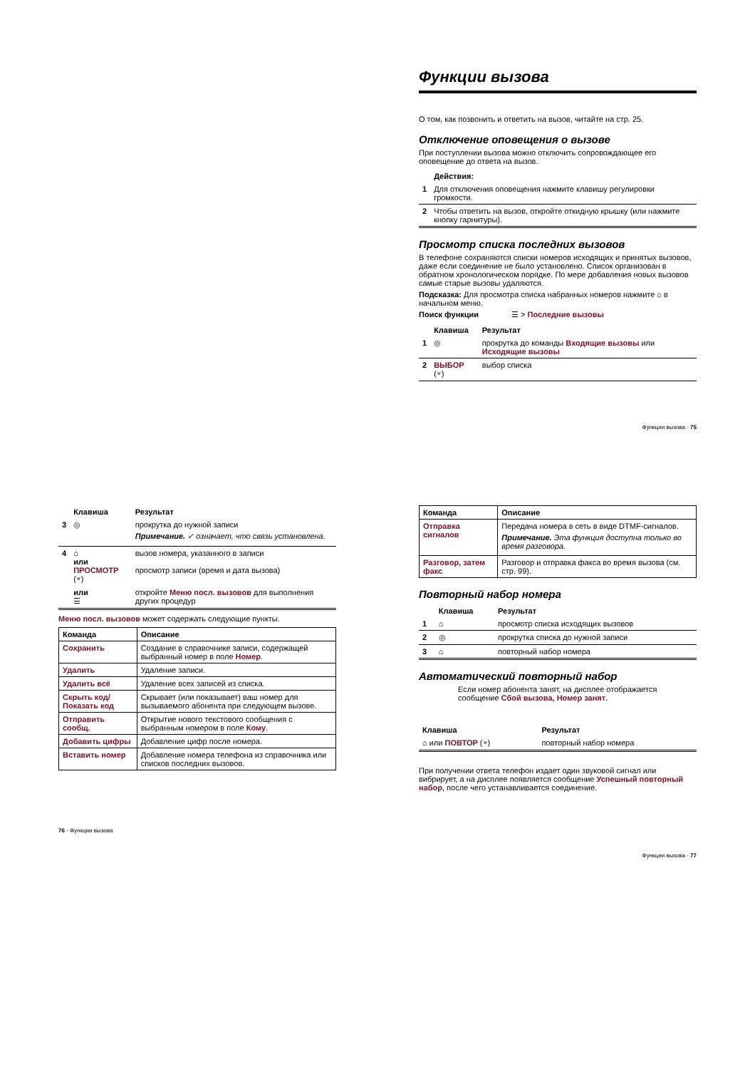Функции вызова
О том, как позвонить и ответить на вызов, читайте на стр. 25.
Отключение оповещения о вызове
При поступлении вызова можно отключить сопровождающее его оповещение до ответа на вызов.
| | Действия: |
| 1 | Для отключения оповещения нажмите клавишу регулировки громкости. |
| 2 | Чтобы ответить на вызов, откройте откидную крышку (или нажмите кнопку гарнитуры). |
Просмотр списка последних вызовов
В телефоне сохраняются списки номеров исходящих и принятых вызовов, даже если соединение не было установлено. Список организован в обратном хронологическом порядке. По мере добавления новых вызовов самые старые вызовы удаляются.
Подсказка: Для просмотра списка набранных номеров нажмите ⌂ в начальном меню.
Поиск функции ☰ > Последние вызовы
| | Клавиша | Результат |
| 1 | ◎ | прокрутка до команды Входящие вызовы или Исходящие вызовы |
| 2 | ВЫБОР (⌔) | выбор списка |
Функции вызова - 75
| | Клавиша | Результат |
| 3 | ◎ | прокрутка до нужной записи Примечание. ✓ означает, что связь установлена. |
| 4 | ⌂ или ПРОСМОТР (⌔) | вызов номера, указанного в записи просмотр записи (время и дата вызова) |
| | или ☰ | откройте Меню посл. вызовов для выполнения других процедур |
Меню посл. вызовов может содержать следующие пункты.
| Команда | Описание |
| --- | --- |
| Сохранить | Создание в справочнике записи, содержащей выбранный номер в поле Номер . |
| Удалить | Удаление записи. |
| Удалить всё | Удаление всех записей из списка. |
| Скрыть код/Показать код | Скрывает (или показывает) ваш номер для вызываемого абонента при следующем вызове. |
| Отправить сообщ. | Открытие нового текстового сообщения с выбранным номером в поле Кому . |
| Добавить цифры | Добавление цифр после номера. |
| Вставить номер | Добавление номера телефона из справочника или списков последних вызовов. |
76 - Функции вызова
| Команда | Описание |
| --- | --- |
| Отправка сигналов | Передача номера в сеть в виде DTMF-сигналов. Примечание. Эта функция доступна только во время разговора. |
| Разговор, затем факс | Разговор и отправка факса во время вызова (см. стр. 99). |
Повторный набор номера
| | Клавиша | Результат |
| 1 | ⌂ | просмотр списка исходящих вызовов |
| 2 | ◎ | прокрутка списка до нужной записи |
| 3 | ⌂ | повторный набор номера |
Автоматический повторный набор
Если номер абонента занят, на дисплее отображается сообщение Сбой вызова, Номер занят.
| Клавиша | Результат |
| --- | --- |
| ⌂ или ПОВТОР (⌔) | повторный набор номера |
При получении ответа телефон издает один звуковой сигнал или вибрирует, а на дисплее появляется сообщение Успешный повторный набор, после чего устанавливается соединение.
Функции вызова - 77